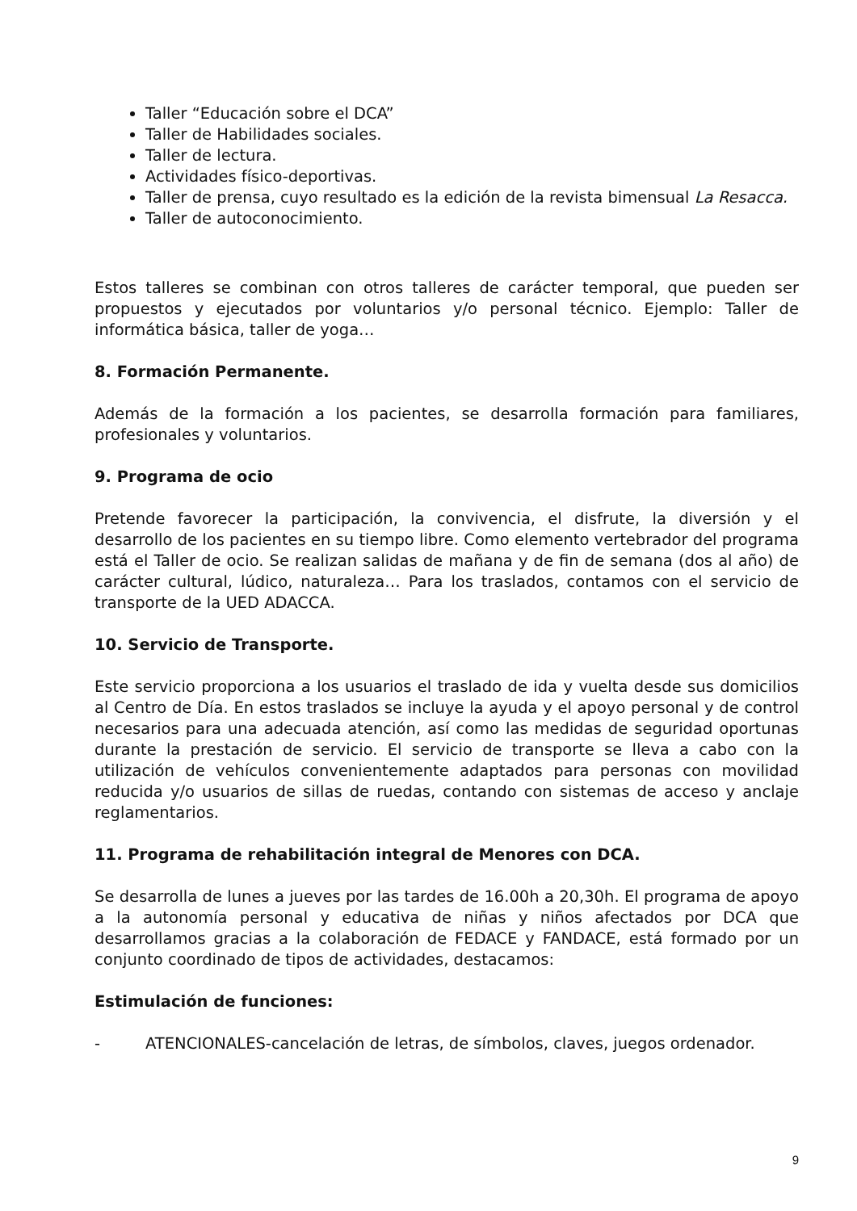Taller “Educación sobre el DCA”
Taller de Habilidades sociales.
Taller de lectura.
Actividades físico-deportivas.
Taller de prensa, cuyo resultado es la edición de la revista bimensual La Resacca.
Taller de autoconocimiento.
Estos talleres se combinan con otros talleres de carácter temporal, que pueden ser propuestos y ejecutados por voluntarios y/o personal técnico. Ejemplo: Taller de informática básica, taller de yoga…
8. Formación Permanente.
Además de la formación a los pacientes, se desarrolla formación para familiares, profesionales y voluntarios.
9. Programa de ocio
Pretende favorecer la participación, la convivencia, el disfrute, la diversión y el desarrollo de los pacientes en su tiempo libre. Como elemento vertebrador del programa está el Taller de ocio. Se realizan salidas de mañana y de fin de semana (dos al año) de carácter cultural, lúdico, naturaleza… Para los traslados, contamos con el servicio de transporte de la UED ADACCA.
10. Servicio de Transporte.
Este servicio proporciona a los usuarios el traslado de ida y vuelta desde sus domicilios al Centro de Día. En estos traslados se incluye la ayuda y el apoyo personal y de control necesarios para una adecuada atención, así como las medidas de seguridad oportunas durante la prestación de servicio. El servicio de transporte se lleva a cabo con la utilización de vehículos convenientemente adaptados para personas con movilidad reducida y/o usuarios de sillas de ruedas, contando con sistemas de acceso y anclaje reglamentarios.
11. Programa de rehabilitación integral de Menores con DCA.
Se desarrolla de lunes a jueves por las tardes de 16.00h a 20,30h. El programa de apoyo a la autonomía personal y educativa de niñas y niños afectados por DCA que desarrollamos gracias a la colaboración de FEDACE y FANDACE, está formado por un conjunto coordinado de tipos de actividades, destacamos:
Estimulación de funciones:
- ATENCIONALES-cancelación de letras, de símbolos, claves, juegos ordenador.
9